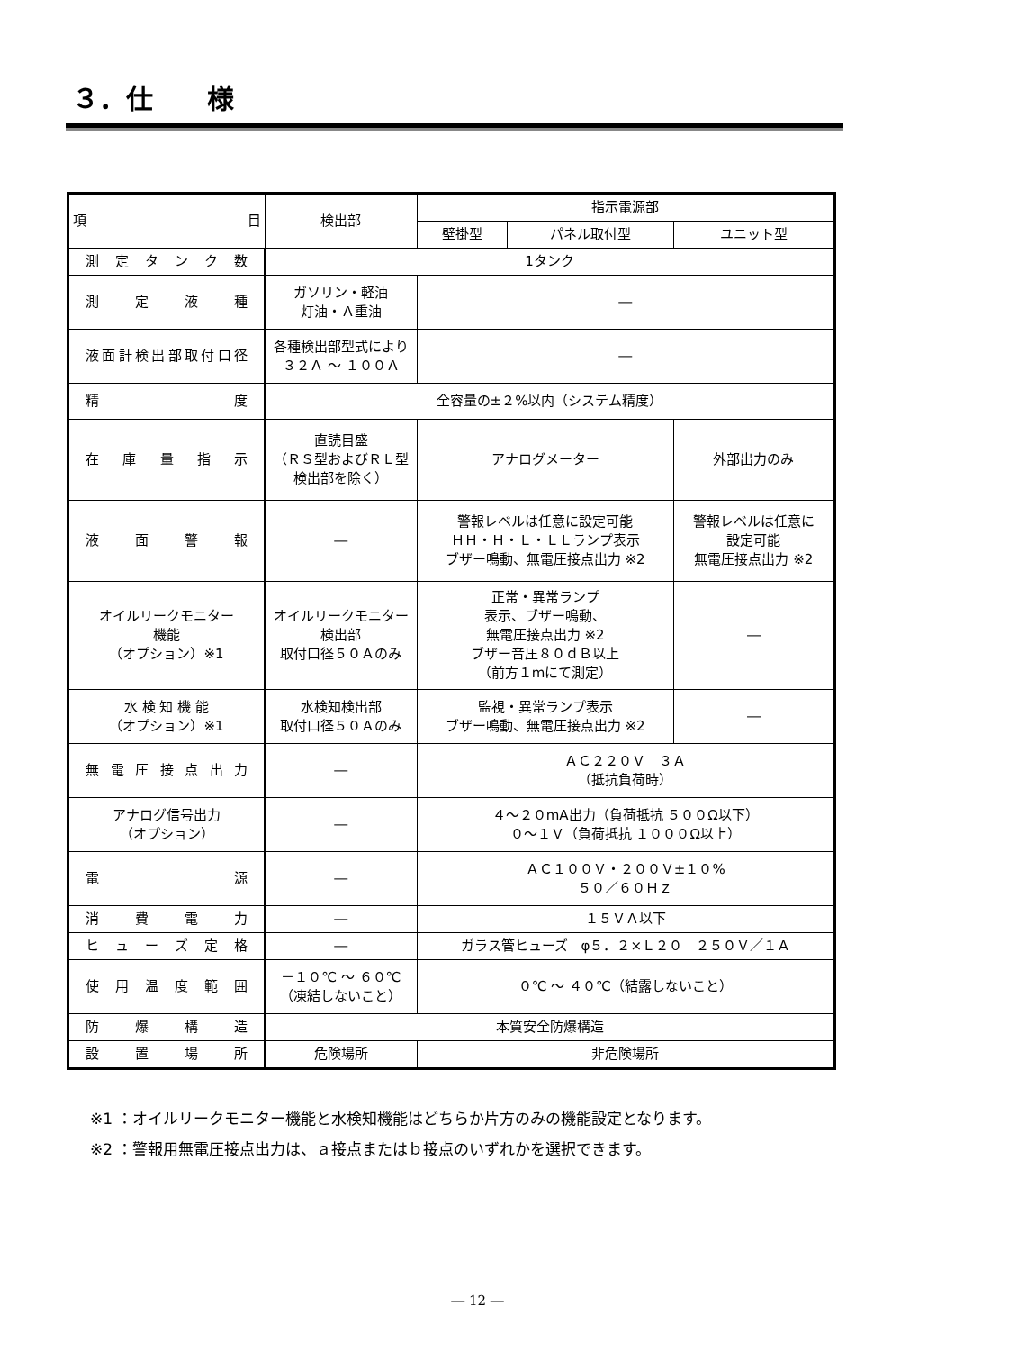３．仕　　様
| 項 目 | 検出部 | 指示電源部 | | |
| --- | --- | --- | --- | --- |
| | | 壁掛型 | パネル取付型 | ユニット型 |
| 測定タンク数 | 1タンク | | | |
| 測定液種 | ガソリン・軽油 灯油・Ａ重油 | ― | | |
| 液面計検出部取付口径 | 各種検出部型式により ３２Ａ ～ １００Ａ | ― | | |
| 精度 | 全容量の±２%以内（システム精度） | | | |
| 在庫量指示 | 直読目盛 （ＲＳ型およびＲＬ型 検出部を除く） | アナログメーター | | 外部出力のみ |
| 液面警報 | ― | 警報レベルは任意に設定可能 ＨＨ・Ｈ・Ｌ・ＬＬランプ表示 ブザー鳴動、無電圧接点出力 ※2 | | 警報レベルは任意に 設定可能 無電圧接点出力 ※2 |
| オイルリークモニター 機能 （オプション）※1 | オイルリークモニター 検出部 取付口径５０Ａのみ | 正常・異常ランプ 表示、ブザー鳴動、 無電圧接点出力 ※2 ブザー音圧８０ｄＢ以上 （前方１mにて測定） | | ― |
| 水 検 知 機 能 （オプション）※1 | 水検知検出部 取付口径５０Ａのみ | 監視・異常ランプ表示 ブザー鳴動、無電圧接点出力 ※2 | | ― |
| 無電圧接点出力 | ― | ＡＣ２２０Ｖ ３Ａ （抵抗負荷時） | | |
| アナログ信号出力 （オプション） | ― | ４～２０mA出力（負荷抵抗 ５００Ω以下） ０～１Ｖ（負荷抵抗 １０００Ω以上） | | |
| 電源 | ― | ＡＣ１００Ｖ・２００Ｖ±１０% ５０／６０Ｈｚ | | |
| 消費電力 | ― | １５ＶＡ以下 | | |
| ヒューズ定格 | ― | ガラス管ヒューズ φ５．２×Ｌ２０ ２５０Ｖ／１Ａ | | |
| 使用温度範囲 | －１０℃ ～ ６０℃ （凍結しないこと） | ０℃ ～ ４０℃（結露しないこと） | | |
| 防爆構造 | 本質安全防爆構造 | | | |
| 設置場所 | 危険場所 | 非危険場所 | | |
※1 ：オイルリークモニター機能と水検知機能はどちらか片方のみの機能設定となります。
※2 ：警報用無電圧接点出力は、ａ接点またはｂ接点のいずれかを選択できます。
― 12 ―